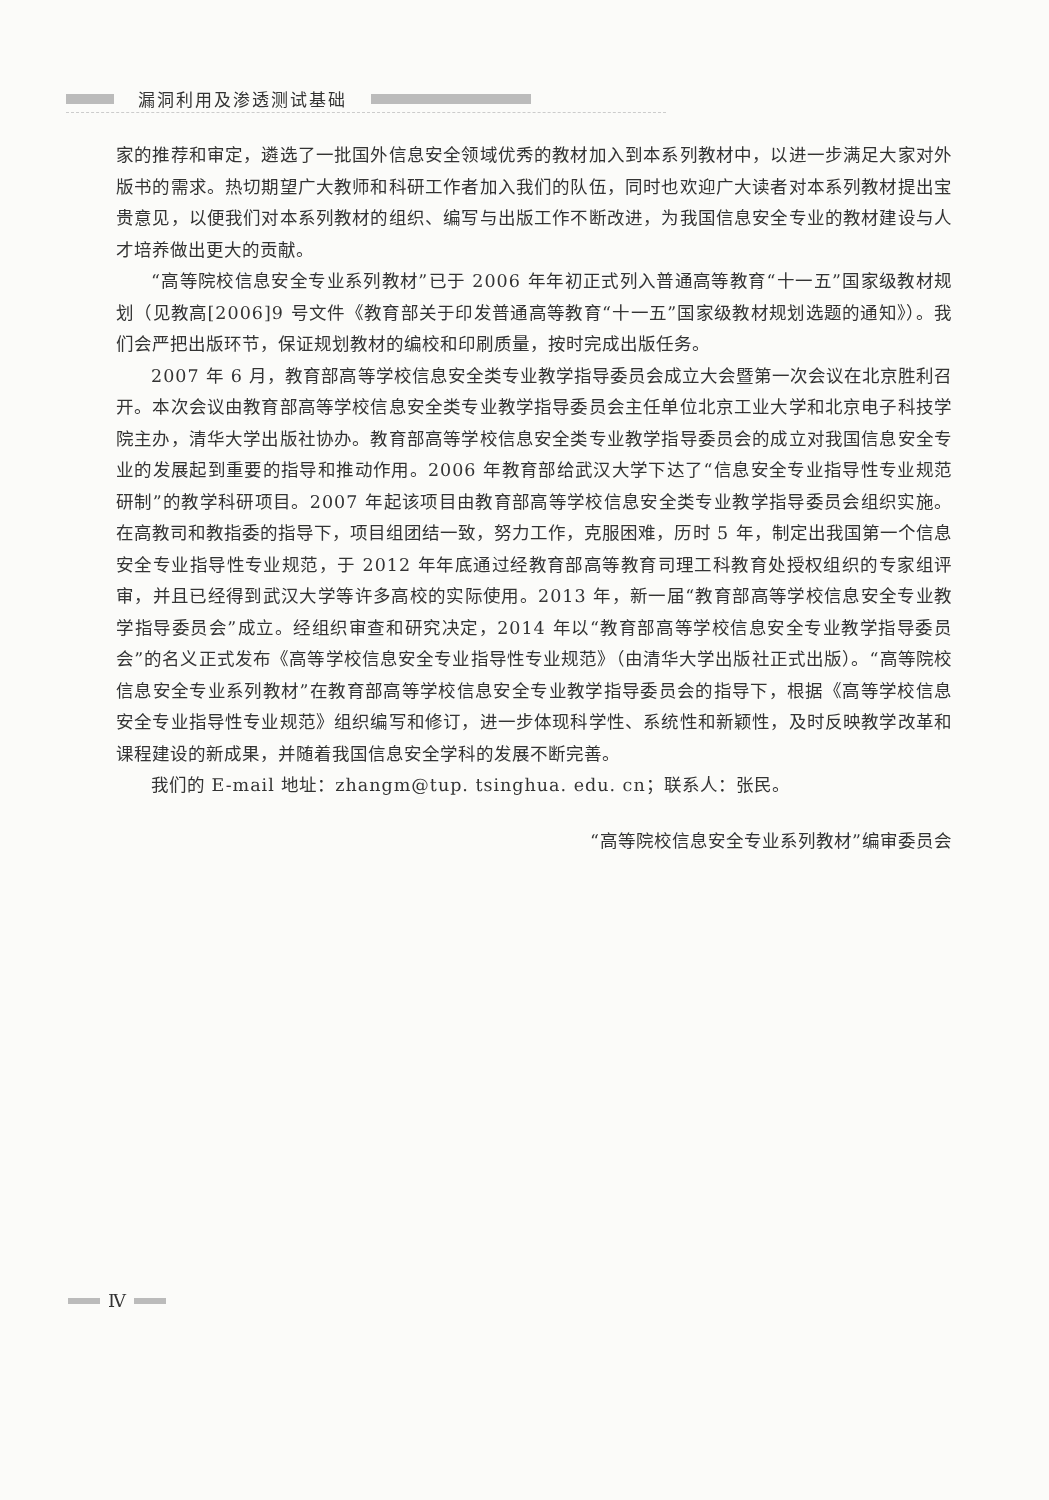漏洞利用及渗透测试基础
家的推荐和审定，遴选了一批国外信息安全领域优秀的教材加入到本系列教材中，以进一步满足大家对外版书的需求。热切期望广大教师和科研工作者加入我们的队伍，同时也欢迎广大读者对本系列教材提出宝贵意见，以便我们对本系列教材的组织、编写与出版工作不断改进，为我国信息安全专业的教材建设与人才培养做出更大的贡献。
“高等院校信息安全专业系列教材”已于 2006 年年初正式列入普通高等教育“十一五”国家级教材规划（见教高[2006]9 号文件《教育部关于印发普通高等教育“十一五”国家级教材规划选题的通知》）。我们会严把出版环节，保证规划教材的编校和印刷质量，按时完成出版任务。
2007 年 6 月，教育部高等学校信息安全类专业教学指导委员会成立大会暨第一次会议在北京胜利召开。本次会议由教育部高等学校信息安全类专业教学指导委员会主任单位北京工业大学和北京电子科技学院主办，清华大学出版社协办。教育部高等学校信息安全类专业教学指导委员会的成立对我国信息安全专业的发展起到重要的指导和推动作用。2006 年教育部给武汉大学下达了“信息安全专业指导性专业规范研制”的教学科研项目。2007 年起该项目由教育部高等学校信息安全类专业教学指导委员会组织实施。在高教司和教指委的指导下，项目组团结一致，努力工作，克服困难，历时 5 年，制定出我国第一个信息安全专业指导性专业规范，于 2012 年年底通过经教育部高等教育司理工科教育处授权组织的专家组评审，并且已经得到武汉大学等许多高校的实际使用。2013 年，新一届“教育部高等学校信息安全专业教学指导委员会”成立。经组织审查和研究决定，2014 年以“教育部高等学校信息安全专业教学指导委员会”的名义正式发布《高等学校信息安全专业指导性专业规范》（由清华大学出版社正式出版）。“高等院校信息安全专业系列教材”在教育部高等学校信息安全专业教学指导委员会的指导下，根据《高等学校信息安全专业指导性专业规范》组织编写和修订，进一步体现科学性、系统性和新颖性，及时反映教学改革和课程建设的新成果，并随着我国信息安全学科的发展不断完善。
我们的 E-mail 地址：zhangm@tup. tsinghua. edu. cn；联系人：张民。
“高等院校信息安全专业系列教材”编审委员会
Ⅳ